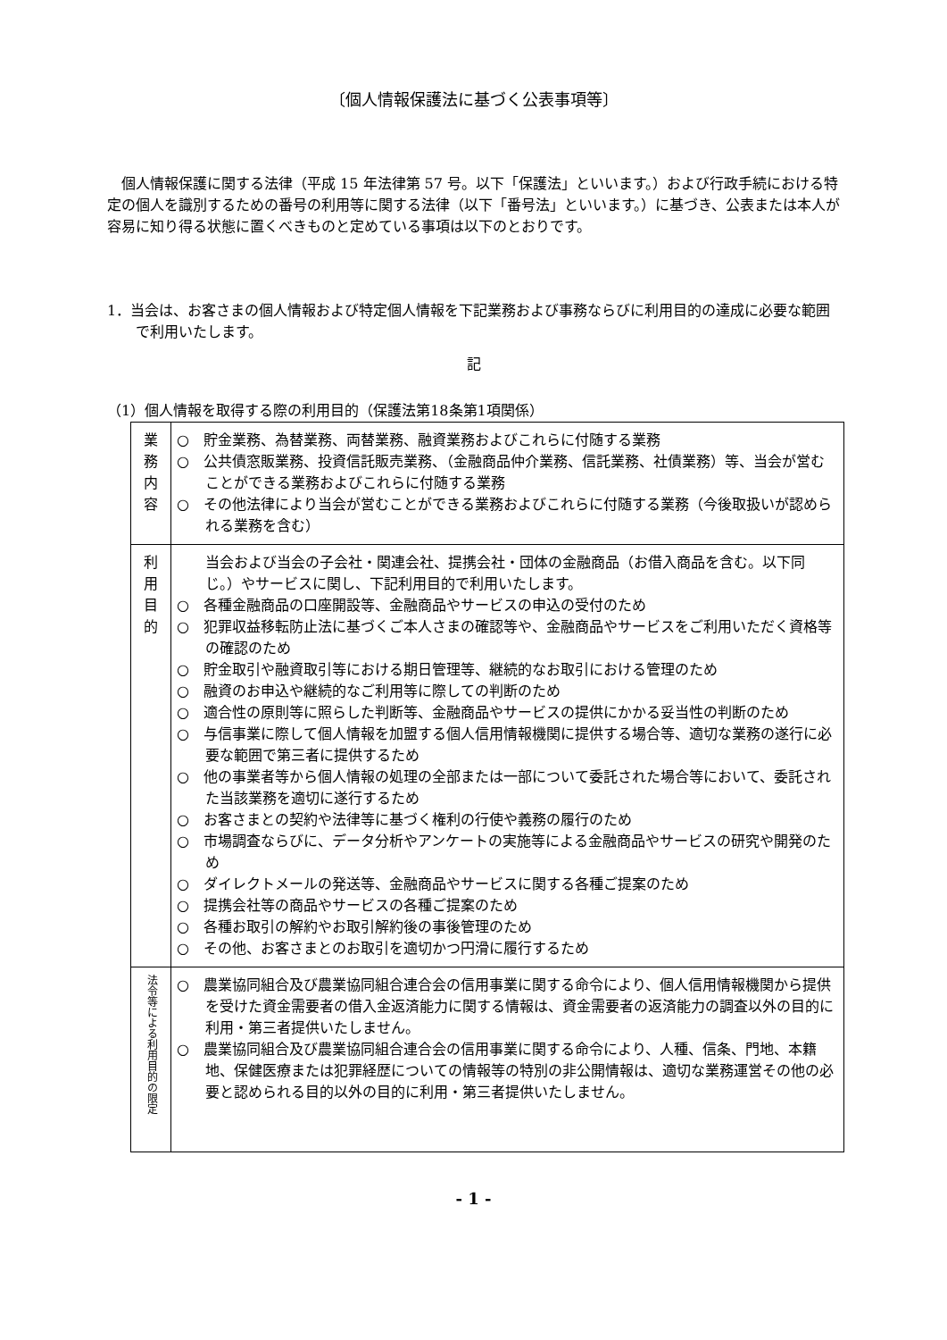〔個人情報保護法に基づく公表事項等〕
個人情報保護に関する法律（平成 15 年法律第 57 号。以下「保護法」といいます。）および行政手続における特定の個人を識別するための番号の利用等に関する法律（以下「番号法」といいます。）に基づき、公表または本人が容易に知り得る状態に置くべきものと定めている事項は以下のとおりです。
1．当会は、お客さまの個人情報および特定個人情報を下記業務および事務ならびに利用目的の達成に必要な範囲で利用いたします。
記
（1）個人情報を取得する際の利用目的（保護法第18条第1項関係）
| 業 務 内 容 | ○ 貯金業務、為替業務、両替業務、融資業務およびこれらに付随する業務 ○ 公共債窓販業務、投資信託販売業務、（金融商品仲介業務、信託業務、社債業務）等、当会が営むことができる業務およびこれらに付随する業務 ○ その他法律により当会が営むことができる業務およびこれらに付随する業務（今後取扱いが認められる業務を含む） |
| 利 用 目 的 | 当会および当会の子会社・関連会社、提携会社・団体の金融商品（お借入商品を含む。以下同じ。）やサービスに関し、下記利用目的で利用いたします。 ○ 各種金融商品の口座開設等、金融商品やサービスの申込の受付のため ○ 犯罪収益移転防止法に基づくご本人さまの確認等や、金融商品やサービスをご利用いただく資格等の確認のため ○ 貯金取引や融資取引等における期日管理等、継続的なお取引における管理のため ○ 融資のお申込や継続的なご利用等に際しての判断のため ○ 適合性の原則等に照らした判断等、金融商品やサービスの提供にかかる妥当性の判断のため ○ 与信事業に際して個人情報を加盟する個人信用情報機関に提供する場合等、適切な業務の遂行に必要な範囲で第三者に提供するため ○ 他の事業者等から個人情報の処理の全部または一部について委託された場合等において、委託された当該業務を適切に遂行するため ○ お客さまとの契約や法律等に基づく権利の行使や義務の履行のため ○ 市場調査ならびに、データ分析やアンケートの実施等による金融商品やサービスの研究や開発のため ○ ダイレクトメールの発送等、金融商品やサービスに関する各種ご提案のため ○ 提携会社等の商品やサービスの各種ご提案のため ○ 各種お取引の解約やお取引解約後の事後管理のため ○ その他、お客さまとのお取引を適切かつ円滑に履行するため |
| 法令等による利用目的の限定 | ○ 農業協同組合及び農業協同組合連合会の信用事業に関する命令により、個人信用情報機関から提供を受けた資金需要者の借入金返済能力に関する情報は、資金需要者の返済能力の調査以外の目的に利用・第三者提供いたしません。 ○ 農業協同組合及び農業協同組合連合会の信用事業に関する命令により、人種、信条、門地、本籍地、保健医療または犯罪経歴についての情報等の特別の非公開情報は、適切な業務運営その他の必要と認められる目的以外の目的に利用・第三者提供いたしません。 |
- 1 -